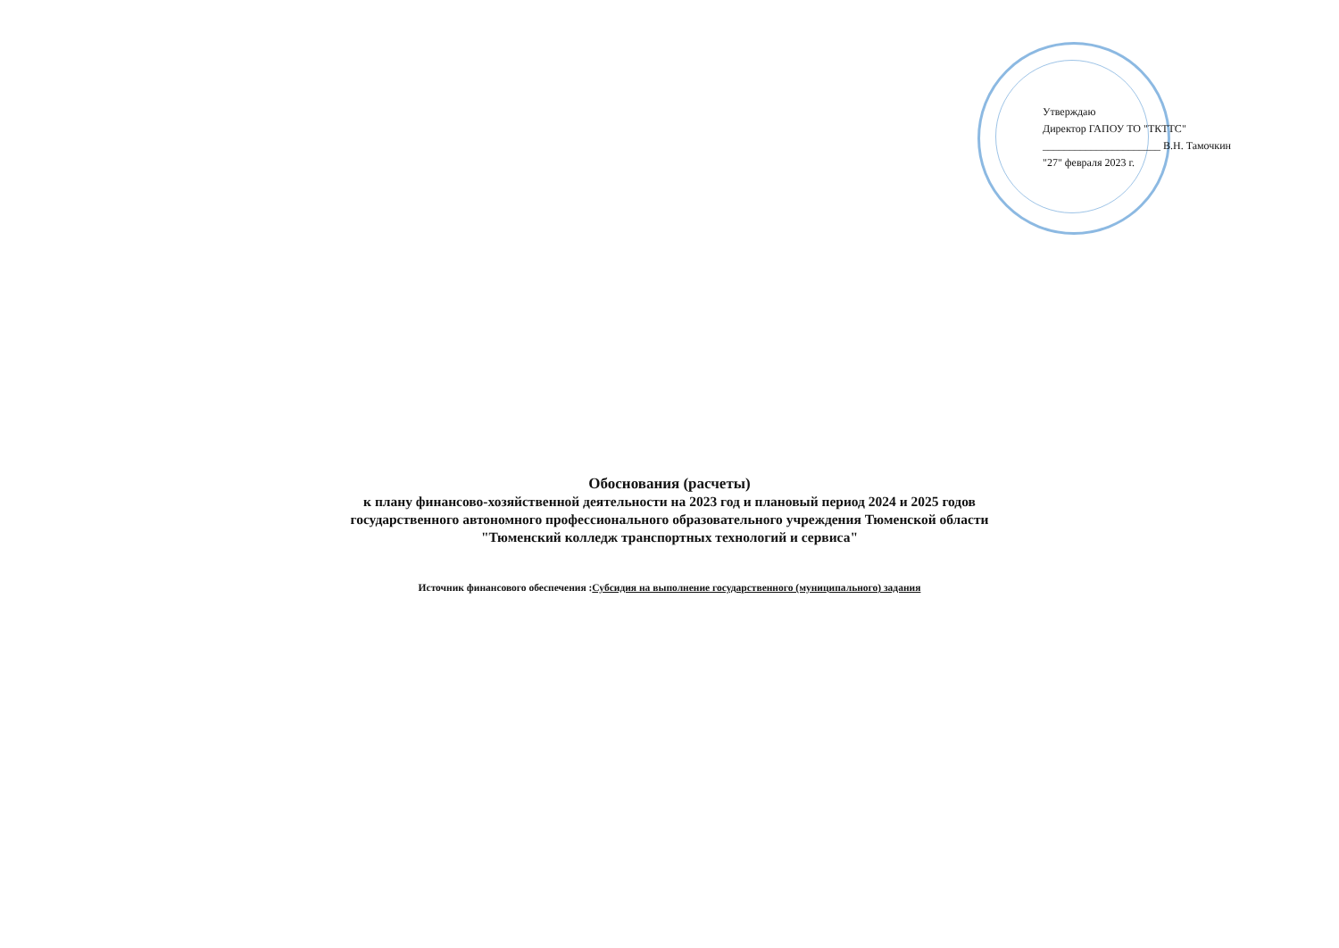Утверждаю
Директор ГАПОУ ТО "ТКТТС"
______________________ В.Н. Тамочкин
"27" февраля 2023 г.
Обоснования (расчеты)
к плану финансово-хозяйственной деятельности на 2023 год и плановый период 2024 и 2025 годов
государственного автономного профессионального образовательного учреждения Тюменской области
"Тюменский колледж транспортных технологий и сервиса"
Источник финансового обеспечения :Субсидия на выполнение государственного (муниципального) задания